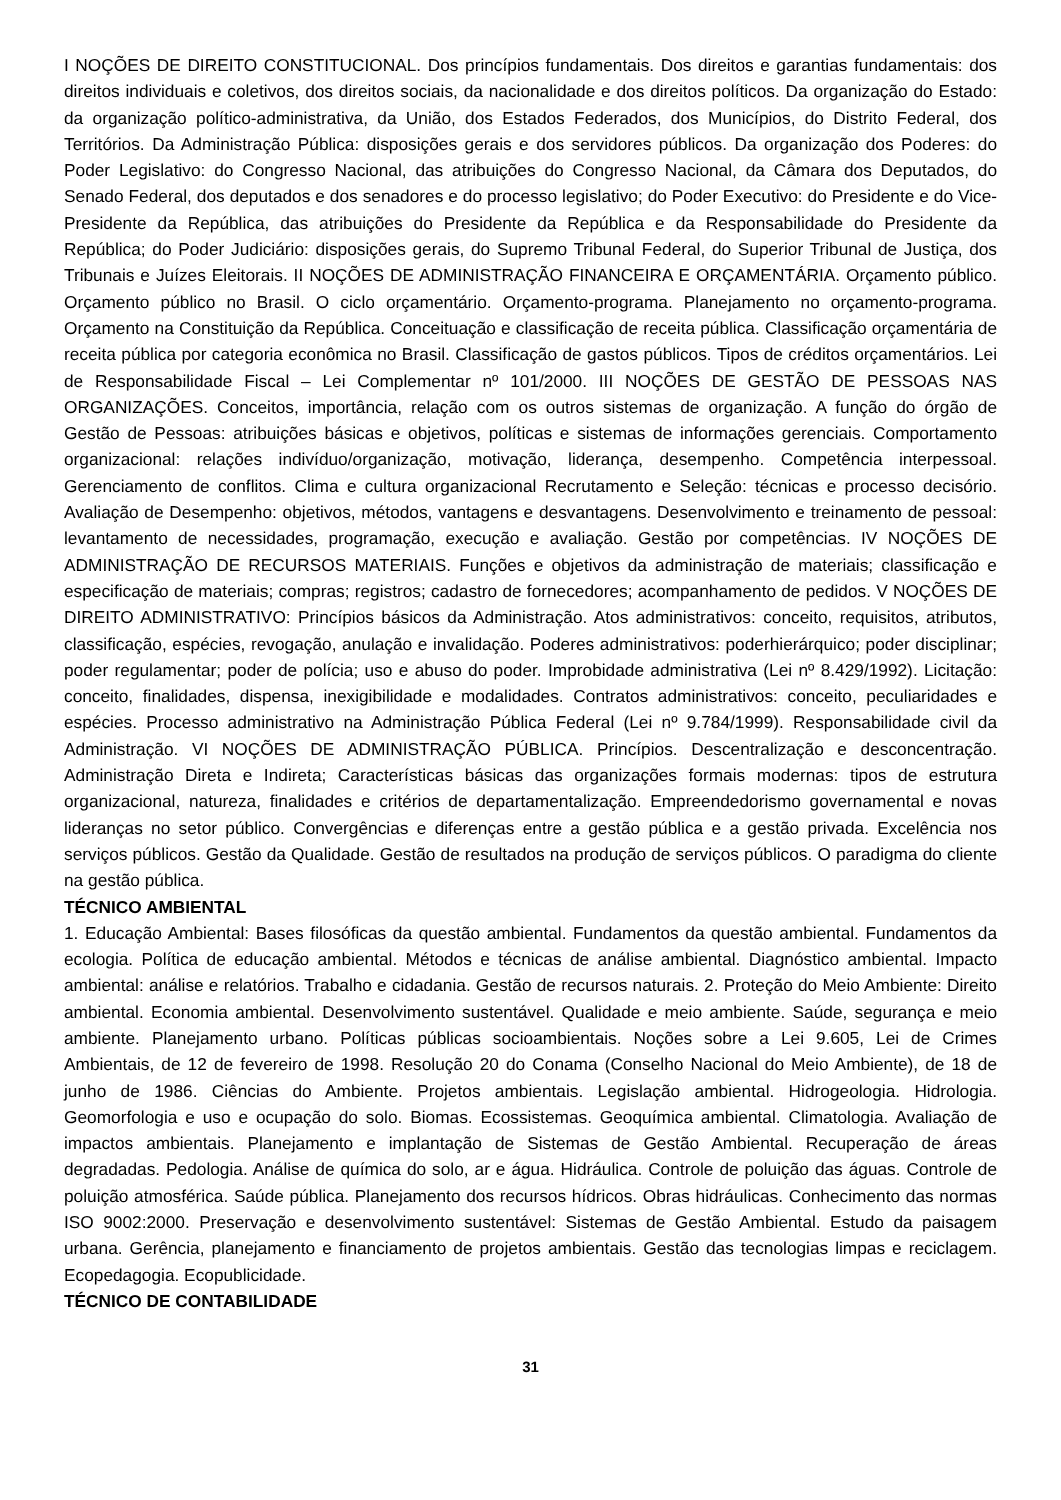I NOÇÕES DE DIREITO CONSTITUCIONAL. Dos princípios fundamentais. Dos direitos e garantias fundamentais: dos direitos individuais e coletivos, dos direitos sociais, da nacionalidade e dos direitos políticos. Da organização do Estado: da organização político-administrativa, da União, dos Estados Federados, dos Municípios, do Distrito Federal, dos Territórios. Da Administração Pública: disposições gerais e dos servidores públicos. Da organização dos Poderes: do Poder Legislativo: do Congresso Nacional, das atribuições do Congresso Nacional, da Câmara dos Deputados, do Senado Federal, dos deputados e dos senadores e do processo legislativo; do Poder Executivo: do Presidente e do Vice-Presidente da República, das atribuições do Presidente da República e da Responsabilidade do Presidente da República; do Poder Judiciário: disposições gerais, do Supremo Tribunal Federal, do Superior Tribunal de Justiça, dos Tribunais e Juízes Eleitorais. II NOÇÕES DE ADMINISTRAÇÃO FINANCEIRA E ORÇAMENTÁRIA. Orçamento público. Orçamento público no Brasil. O ciclo orçamentário. Orçamento-programa. Planejamento no orçamento-programa. Orçamento na Constituição da República. Conceituação e classificação de receita pública. Classificação orçamentária de receita pública por categoria econômica no Brasil. Classificação de gastos públicos. Tipos de créditos orçamentários. Lei de Responsabilidade Fiscal – Lei Complementar nº 101/2000. III NOÇÕES DE GESTÃO DE PESSOAS NAS ORGANIZAÇÕES. Conceitos, importância, relação com os outros sistemas de organização. A função do órgão de Gestão de Pessoas: atribuições básicas e objetivos, políticas e sistemas de informações gerenciais. Comportamento organizacional: relações indivíduo/organização, motivação, liderança, desempenho. Competência interpessoal. Gerenciamento de conflitos. Clima e cultura organizacional Recrutamento e Seleção: técnicas e processo decisório. Avaliação de Desempenho: objetivos, métodos, vantagens e desvantagens. Desenvolvimento e treinamento de pessoal: levantamento de necessidades, programação, execução e avaliação. Gestão por competências. IV NOÇÕES DE ADMINISTRAÇÃO DE RECURSOS MATERIAIS. Funções e objetivos da administração de materiais; classificação e especificação de materiais; compras; registros; cadastro de fornecedores; acompanhamento de pedidos. V NOÇÕES DE DIREITO ADMINISTRATIVO: Princípios básicos da Administração. Atos administrativos: conceito, requisitos, atributos, classificação, espécies, revogação, anulação e invalidação. Poderes administrativos: poderhierárquico; poder disciplinar; poder regulamentar; poder de polícia; uso e abuso do poder. Improbidade administrativa (Lei nº 8.429/1992). Licitação: conceito, finalidades, dispensa, inexigibilidade e modalidades. Contratos administrativos: conceito, peculiaridades e espécies. Processo administrativo na Administração Pública Federal (Lei nº 9.784/1999). Responsabilidade civil da Administração. VI NOÇÕES DE ADMINISTRAÇÃO PÚBLICA. Princípios. Descentralização e desconcentração. Administração Direta e Indireta; Características básicas das organizações formais modernas: tipos de estrutura organizacional, natureza, finalidades e critérios de departamentalização. Empreendedorismo governamental e novas lideranças no setor público. Convergências e diferenças entre a gestão pública e a gestão privada. Excelência nos serviços públicos. Gestão da Qualidade. Gestão de resultados na produção de serviços públicos. O paradigma do cliente na gestão pública.
TÉCNICO AMBIENTAL
1. Educação Ambiental: Bases filosóficas da questão ambiental. Fundamentos da questão ambiental. Fundamentos da ecologia. Política de educação ambiental. Métodos e técnicas de análise ambiental. Diagnóstico ambiental. Impacto ambiental: análise e relatórios. Trabalho e cidadania. Gestão de recursos naturais. 2. Proteção do Meio Ambiente: Direito ambiental. Economia ambiental. Desenvolvimento sustentável. Qualidade e meio ambiente. Saúde, segurança e meio ambiente. Planejamento urbano. Políticas públicas socioambientais. Noções sobre a Lei 9.605, Lei de Crimes Ambientais, de 12 de fevereiro de 1998. Resolução 20 do Conama (Conselho Nacional do Meio Ambiente), de 18 de junho de 1986. Ciências do Ambiente. Projetos ambientais. Legislação ambiental. Hidrogeologia. Hidrologia. Geomorfologia e uso e ocupação do solo. Biomas. Ecossistemas. Geoquímica ambiental. Climatologia. Avaliação de impactos ambientais. Planejamento e implantação de Sistemas de Gestão Ambiental. Recuperação de áreas degradadas. Pedologia. Análise de química do solo, ar e água. Hidráulica. Controle de poluição das águas. Controle de poluição atmosférica. Saúde pública. Planejamento dos recursos hídricos. Obras hidráulicas. Conhecimento das normas ISO 9002:2000. Preservação e desenvolvimento sustentável: Sistemas de Gestão Ambiental. Estudo da paisagem urbana. Gerência, planejamento e financiamento de projetos ambientais. Gestão das tecnologias limpas e reciclagem. Ecopedagogia. Ecopublicidade.
TÉCNICO DE CONTABILIDADE
31